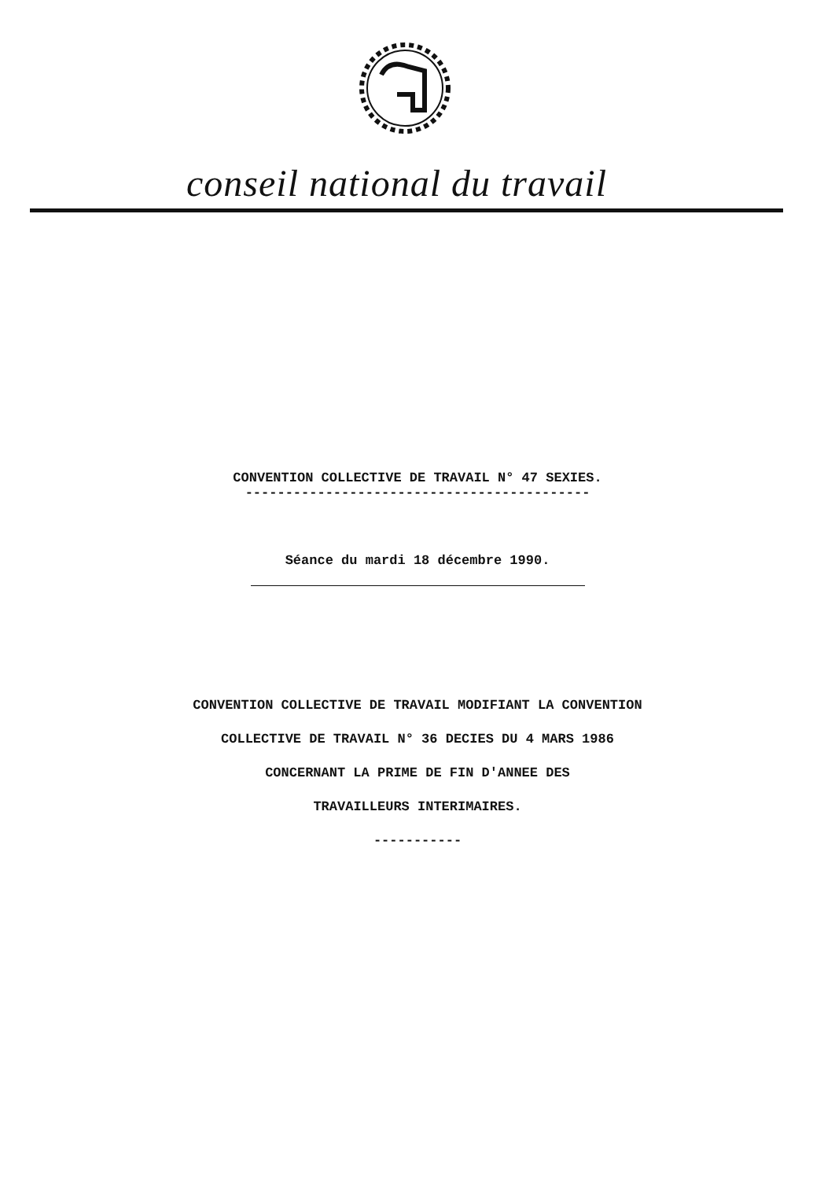conseil national du travail
CONVENTION COLLECTIVE DE TRAVAIL N° 47 SEXIES.
-------------------------------------------
Séance du mardi 18 décembre 1990.
CONVENTION COLLECTIVE DE TRAVAIL MODIFIANT LA CONVENTION
COLLECTIVE DE TRAVAIL N° 36 DECIES DU 4 MARS 1986
CONCERNANT LA PRIME DE FIN D'ANNEE DES
TRAVAILLEURS INTERIMAIRES.
-----------